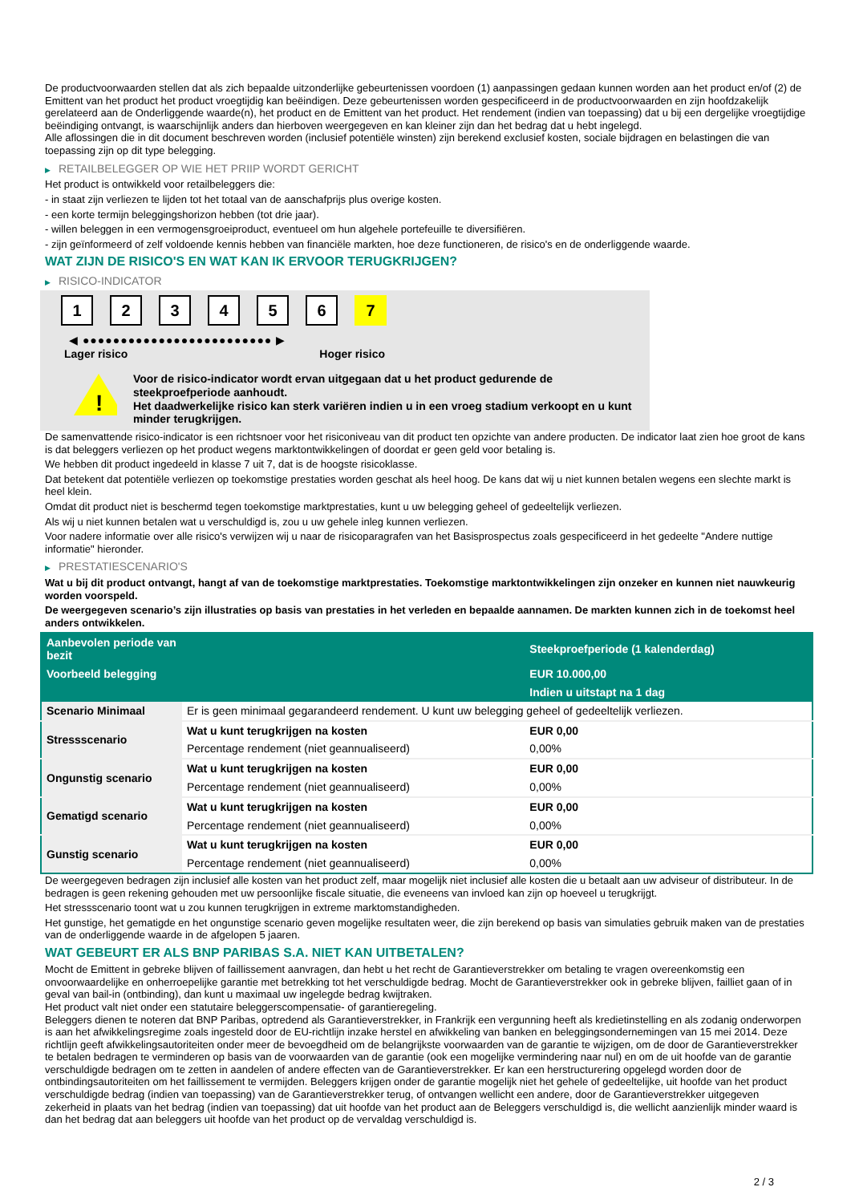De productvoorwaarden stellen dat als zich bepaalde uitzonderlijke gebeurtenissen voordoen (1) aanpassingen gedaan kunnen worden aan het product en/of (2) de Emittent van het product het product vroegtijdig kan beëindigen. Deze gebeurtenissen worden gespecificeerd in de productvoorwaarden en zijn hoofdzakelijk gerelateerd aan de Onderliggende waarde(n), het product en de Emittent van het product. Het rendement (indien van toepassing) dat u bij een dergelijke vroegtijdige beëindiging ontvangt, is waarschijnlijk anders dan hierboven weergegeven en kan kleiner zijn dan het bedrag dat u hebt ingelegd.
Alle aflossingen die in dit document beschreven worden (inclusief potentiële winsten) zijn berekend exclusief kosten, sociale bijdragen en belastingen die van toepassing zijn op dit type belegging.
▶ RETAILBELEGGER OP WIE HET PRIIP WORDT GERICHT
Het product is ontwikkeld voor retailbeleggers die:
- in staat zijn verliezen te lijden tot het totaal van de aanschafprijs plus overige kosten.
- een korte termijn beleggingshorizon hebben (tot drie jaar).
- willen beleggen in een vermogensgroeiproduct, eventueel om hun algehele portefeuille te diversifiëren.
- zijn geïnformeerd of zelf voldoende kennis hebben van financiële markten, hoe deze functioneren, de risico's en de onderliggende waarde.
WAT ZIJN DE RISICO'S EN WAT KAN IK ERVOOR TERUGKRIJGEN?
▶ RISICO-INDICATOR
1 2 3 4 5 6 7
◀ ●●●●●●●●●●●●●●●●●●●●●●●●● ▶
Lager risico Hoger risico
!
Voor de risico-indicator wordt ervan uitgegaan dat u het product gedurende de steekproefperiode aanhoudt.
Het daadwerkelijke risico kan sterk variëren indien u in een vroeg stadium verkoopt en u kunt minder terugkrijgen.
De samenvattende risico-indicator is een richtsnoer voor het risiconiveau van dit product ten opzichte van andere producten. De indicator laat zien hoe groot de kans is dat beleggers verliezen op het product wegens marktontwikkelingen of doordat er geen geld voor betaling is.
We hebben dit product ingedeeld in klasse 7 uit 7, dat is de hoogste risicoklasse.
Dat betekent dat potentiële verliezen op toekomstige prestaties worden geschat als heel hoog. De kans dat wij u niet kunnen betalen wegens een slechte markt is heel klein.
Omdat dit product niet is beschermd tegen toekomstige marktprestaties, kunt u uw belegging geheel of gedeeltelijk verliezen.
Als wij u niet kunnen betalen wat u verschuldigd is, zou u uw gehele inleg kunnen verliezen.
Voor nadere informatie over alle risico's verwijzen wij u naar de risicoparagrafen van het Basisprospectus zoals gespecificeerd in het gedeelte "Andere nuttige informatie" hieronder.
▶ PRESTATIESCENARIO'S
Wat u bij dit product ontvangt, hangt af van de toekomstige marktprestaties. Toekomstige marktontwikkelingen zijn onzeker en kunnen niet nauwkeurig worden voorspeld.
De weergegeven scenario’s zijn illustraties op basis van prestaties in het verleden en bepaalde aannamen. De markten kunnen zich in de toekomst heel anders ontwikkelen.
| Aanbevolen periode van bezit | | Steekproefperiode (1 kalenderdag) |
| --- | --- | --- |
| Voorbeeld belegging | | EUR 10.000,00 |
| | | Indien u uitstapt na 1 dag |
| Scenario Minimaal | Er is geen minimaal gegarandeerd rendement. U kunt uw belegging geheel of gedeeltelijk verliezen. | |
| Stressscenario | Wat u kunt terugkrijgen na kosten | EUR 0,00 |
| | Percentage rendement (niet geannualiseerd) | 0,00% |
| Ongunstig scenario | Wat u kunt terugkrijgen na kosten | EUR 0,00 |
| | Percentage rendement (niet geannualiseerd) | 0,00% |
| Gematigd scenario | Wat u kunt terugkrijgen na kosten | EUR 0,00 |
| | Percentage rendement (niet geannualiseerd) | 0,00% |
| Gunstig scenario | Wat u kunt terugkrijgen na kosten | EUR 0,00 |
| | Percentage rendement (niet geannualiseerd) | 0,00% |
De weergegeven bedragen zijn inclusief alle kosten van het product zelf, maar mogelijk niet inclusief alle kosten die u betaalt aan uw adviseur of distributeur. In de bedragen is geen rekening gehouden met uw persoonlijke fiscale situatie, die eveneens van invloed kan zijn op hoeveel u terugkrijgt.
Het stressscenario toont wat u zou kunnen terugkrijgen in extreme marktomstandigheden.
Het gunstige, het gematigde en het ongunstige scenario geven mogelijke resultaten weer, die zijn berekend op basis van simulaties gebruik maken van de prestaties van de onderliggende waarde in de afgelopen 5 jaaren.
WAT GEBEURT ER ALS BNP PARIBAS S.A. NIET KAN UITBETALEN?
Mocht de Emittent in gebreke blijven of faillissement aanvragen, dan hebt u het recht de Garantieverstrekker om betaling te vragen overeenkomstig een onvoorwaardelijke en onherroepelijke garantie met betrekking tot het verschuldigde bedrag. Mocht de Garantieverstrekker ook in gebreke blijven, failliet gaan of in geval van bail-in (ontbinding), dan kunt u maximaal uw ingelegde bedrag kwijtraken.
Het product valt niet onder een statutaire beleggerscompensatie- of garantieregeling.
Beleggers dienen te noteren dat BNP Paribas, optredend als Garantieverstrekker, in Frankrijk een vergunning heeft als kredietinstelling en als zodanig onderworpen is aan het afwikkelingsregime zoals ingesteld door de EU-richtlijn inzake herstel en afwikkeling van banken en beleggingsondernemingen van 15 mei 2014. Deze richtlijn geeft afwikkelingsautoriteiten onder meer de bevoegdheid om de belangrijkste voorwaarden van de garantie te wijzigen, om de door de Garantieverstrekker te betalen bedragen te verminderen op basis van de voorwaarden van de garantie (ook een mogelijke vermindering naar nul) en om de uit hoofde van de garantie verschuldigde bedragen om te zetten in aandelen of andere effecten van de Garantieverstrekker. Er kan een herstructurering opgelegd worden door de ontbindingsautoriteiten om het faillissement te vermijden. Beleggers krijgen onder de garantie mogelijk niet het gehele of gedeeltelijke, uit hoofde van het product verschuldigde bedrag (indien van toepassing) van de Garantieverstrekker terug, of ontvangen wellicht een andere, door de Garantieverstrekker uitgegeven zekerheid in plaats van het bedrag (indien van toepassing) dat uit hoofde van het product aan de Beleggers verschuldigd is, die wellicht aanzienlijk minder waard is dan het bedrag dat aan beleggers uit hoofde van het product op de vervaldag verschuldigd is.
2 / 3